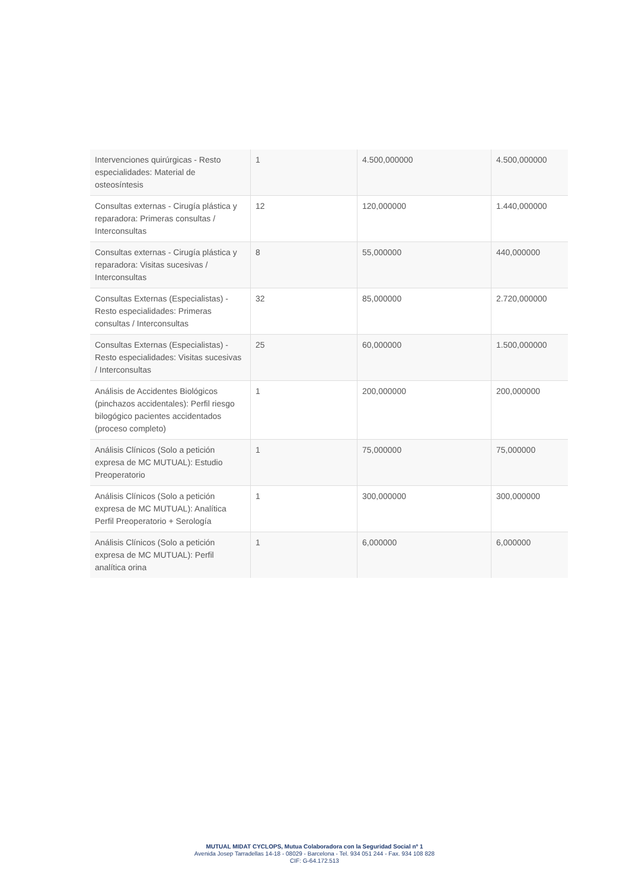| Intervenciones quirúrgicas - Resto especialidades: Material de osteosíntesis | 1 | 4.500,000000 | 4.500,000000 |
| Consultas externas - Cirugía plástica y reparadora: Primeras consultas / Interconsultas | 12 | 120,000000 | 1.440,000000 |
| Consultas externas - Cirugía plástica y reparadora: Visitas sucesivas / Interconsultas | 8 | 55,000000 | 440,000000 |
| Consultas Externas (Especialistas) - Resto especialidades: Primeras consultas / Interconsultas | 32 | 85,000000 | 2.720,000000 |
| Consultas Externas (Especialistas) - Resto especialidades: Visitas sucesivas / Interconsultas | 25 | 60,000000 | 1.500,000000 |
| Análisis de Accidentes Biológicos (pinchazos accidentales): Perfil riesgo bilogógico pacientes accidentados (proceso completo) | 1 | 200,000000 | 200,000000 |
| Análisis Clínicos (Solo a petición expresa de MC MUTUAL): Estudio Preoperatorio | 1 | 75,000000 | 75,000000 |
| Análisis Clínicos (Solo a petición expresa de MC MUTUAL): Analítica Perfil Preoperatorio + Serología | 1 | 300,000000 | 300,000000 |
| Análisis Clínicos (Solo a petición expresa de MC MUTUAL): Perfil analítica orina | 1 | 6,000000 | 6,000000 |
MUTUAL MIDAT CYCLOPS, Mutua Colaboradora con la Seguridad Social nº 1
Avenida Josep Tarradellas 14-18 - 08029 - Barcelona - Tel. 934 051 244 - Fax. 934 108 828
CIF: G-64.172.513